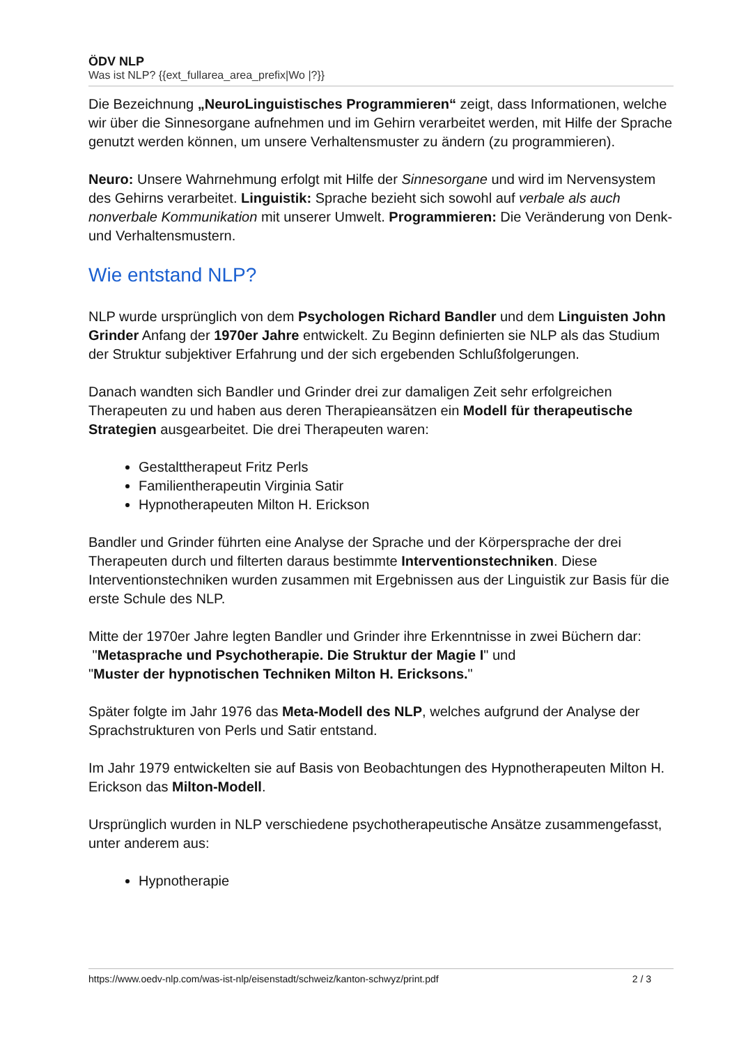ÖDV NLP
Was ist NLP? {{ext_fullarea_area_prefix|Wo |?}}
Die Bezeichnung „NeuroLinguistisches Programmieren“ zeigt, dass Informationen, welche wir über die Sinnesorgane aufnehmen und im Gehirn verarbeitet werden, mit Hilfe der Sprache genutzt werden können, um unsere Verhaltensmuster zu ändern (zu programmieren).
Neuro: Unsere Wahrnehmung erfolgt mit Hilfe der Sinnesorgane und wird im Nervensystem des Gehirns verarbeitet. Linguistik: Sprache bezieht sich sowohl auf verbale als auch nonverbale Kommunikation mit unserer Umwelt. Programmieren: Die Veränderung von Denk- und Verhaltensmustern.
Wie entstand NLP?
NLP wurde ursprünglich von dem Psychologen Richard Bandler und dem Linguisten John Grinder Anfang der 1970er Jahre entwickelt. Zu Beginn definierten sie NLP als das Studium der Struktur subjektiver Erfahrung und der sich ergebenden Schlußfolgerungen.
Danach wandten sich Bandler und Grinder drei zur damaligen Zeit sehr erfolgreichen Therapeuten zu und haben aus deren Therapieansätzen ein Modell für therapeutische Strategien ausgearbeitet. Die drei Therapeuten waren:
Gestalttherapeut Fritz Perls
Familientherapeutin Virginia Satir
Hypnotherapeuten Milton H. Erickson
Bandler und Grinder führten eine Analyse der Sprache und der Körpersprache der drei Therapeuten durch und filterten daraus bestimmte Interventionstechniken. Diese Interventionstechniken wurden zusammen mit Ergebnissen aus der Linguistik zur Basis für die erste Schule des NLP.
Mitte der 1970er Jahre legten Bandler und Grinder ihre Erkenntnisse in zwei Büchern dar:
"Metasprache und Psychotherapie. Die Struktur der Magie I" und
"Muster der hypnotischen Techniken Milton H. Ericksons."
Später folgte im Jahr 1976 das Meta-Modell des NLP, welches aufgrund der Analyse der Sprachstrukturen von Perls und Satir entstand.
Im Jahr 1979 entwickelten sie auf Basis von Beobachtungen des Hypnotherapeuten Milton H. Erickson das Milton-Modell.
Ursprünglich wurden in NLP verschiedene psychotherapeutische Ansätze zusammengefasst, unter anderem aus:
Hypnotherapie
https://www.oedv-nlp.com/was-ist-nlp/eisenstadt/schweiz/kanton-schwyz/print.pdf 2 / 3